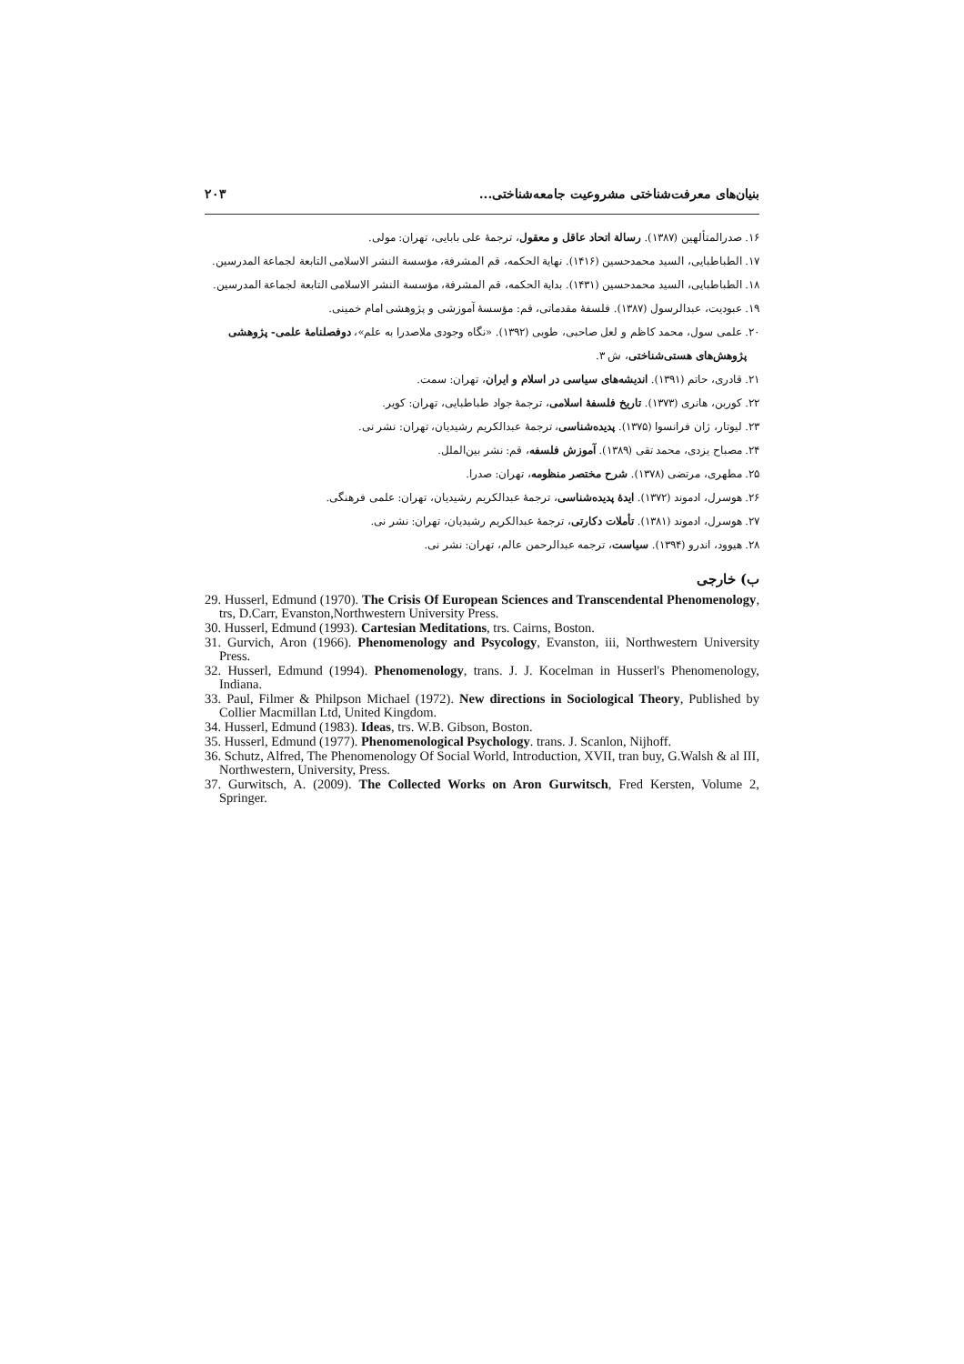بنیان‌های معرفت‌شناختی مشروعیت جامعه‌شناختی... ۲۰۳
۱۶. صدرالمتألهین (۱۳۸۷). رسالة اتحاد عاقل و معقول، ترجمهٔ علی بابایی، تهران: مولی.
۱۷. الطباطبایی، السید محمدحسین (۱۴۱۶). نهایة الحکمه، قم المشرفة، مؤسسة النشر الاسلامی التابعة لجماعة المدرسین.
۱۸. الطباطبایی، السید محمدحسین (۱۴۳۱). بدایة الحکمه، قم المشرفة، مؤسسة النشر الاسلامی التابعة لجماعة المدرسین.
۱۹. عبودیت، عبدالرسول (۱۳۸۷). فلسفهٔ مقدماتی، قم: مؤسسهٔ آموزشی و پژوهشی امام خمینی.
۲۰. علمی سول، محمد کاظم و لعل صاحبی، طوبی (۱۳۹۲). «نگاه وجودی ملاصدرا به علم»، دوفصلنامهٔ علمی- پژوهشی
پژوهش‌های هستی‌شناختی، ش ۳.
۲۱. قادری، حاتم (۱۳۹۱). اندیشه‌های سیاسی در اسلام و ایران، تهران: سمت.
۲۲. کوربن، هانری (۱۳۷۳). تاریخ فلسفهٔ اسلامی، ترجمهٔ جواد طباطبایی، تهران: کویر.
۲۳. لیوتار، ژان فرانسوا (۱۳۷۵). پدیده‌شناسی، ترجمهٔ عبدالکریم رشیدیان، تهران: نشر نی.
۲۴. مصباح یزدی، محمد تقی (۱۳۸۹). آموزش فلسفه، قم: نشر بین‌الملل.
۲۵. مطهری، مرتضی (۱۳۷۸). شرح مختصر منظومه، تهران: صدرا.
۲۶. هوسرل، ادموند (۱۳۷۲). ایدهٔ پدیده‌شناسی، ترجمهٔ عبدالکریم رشیدیان، تهران: علمی فرهنگی.
۲۷. هوسرل، ادموند (۱۳۸۱). تأملات دکارتی، ترجمهٔ عبدالکریم رشیدیان، تهران: نشر نی.
۲۸. هیوود، اندرو (۱۳۹۴). سیاست، ترجمه عبدالرحمن عالم، تهران: نشر نی.
ب) خارجی
29. Husserl, Edmund (1970). The Crisis Of European Sciences and Transcendental Phenomenology, trs, D.Carr, Evanston,Northwestern University Press.
30. Husserl, Edmund (1993). Cartesian Meditations, trs. Cairns, Boston.
31. Gurvich, Aron (1966). Phenomenology and Psycology, Evanston, iii, Northwestern University Press.
32. Husserl, Edmund (1994). Phenomenology, trans. J. J. Kocelman in Husserl's Phenomenology, Indiana.
33. Paul, Filmer & Philpson Michael (1972). New directions in Sociological Theory, Published by Collier Macmillan Ltd, United Kingdom.
34. Husserl, Edmund (1983). Ideas, trs. W.B. Gibson, Boston.
35. Husserl, Edmund (1977). Phenomenological Psychology. trans. J. Scanlon, Nijhoff.
36. Schutz, Alfred, The Phenomenology Of Social World, Introduction, XVII, tran buy, G.Walsh & al III, Northwestern, University, Press.
37. Gurwitsch, A. (2009). The Collected Works on Aron Gurwitsch, Fred Kersten, Volume 2, Springer.